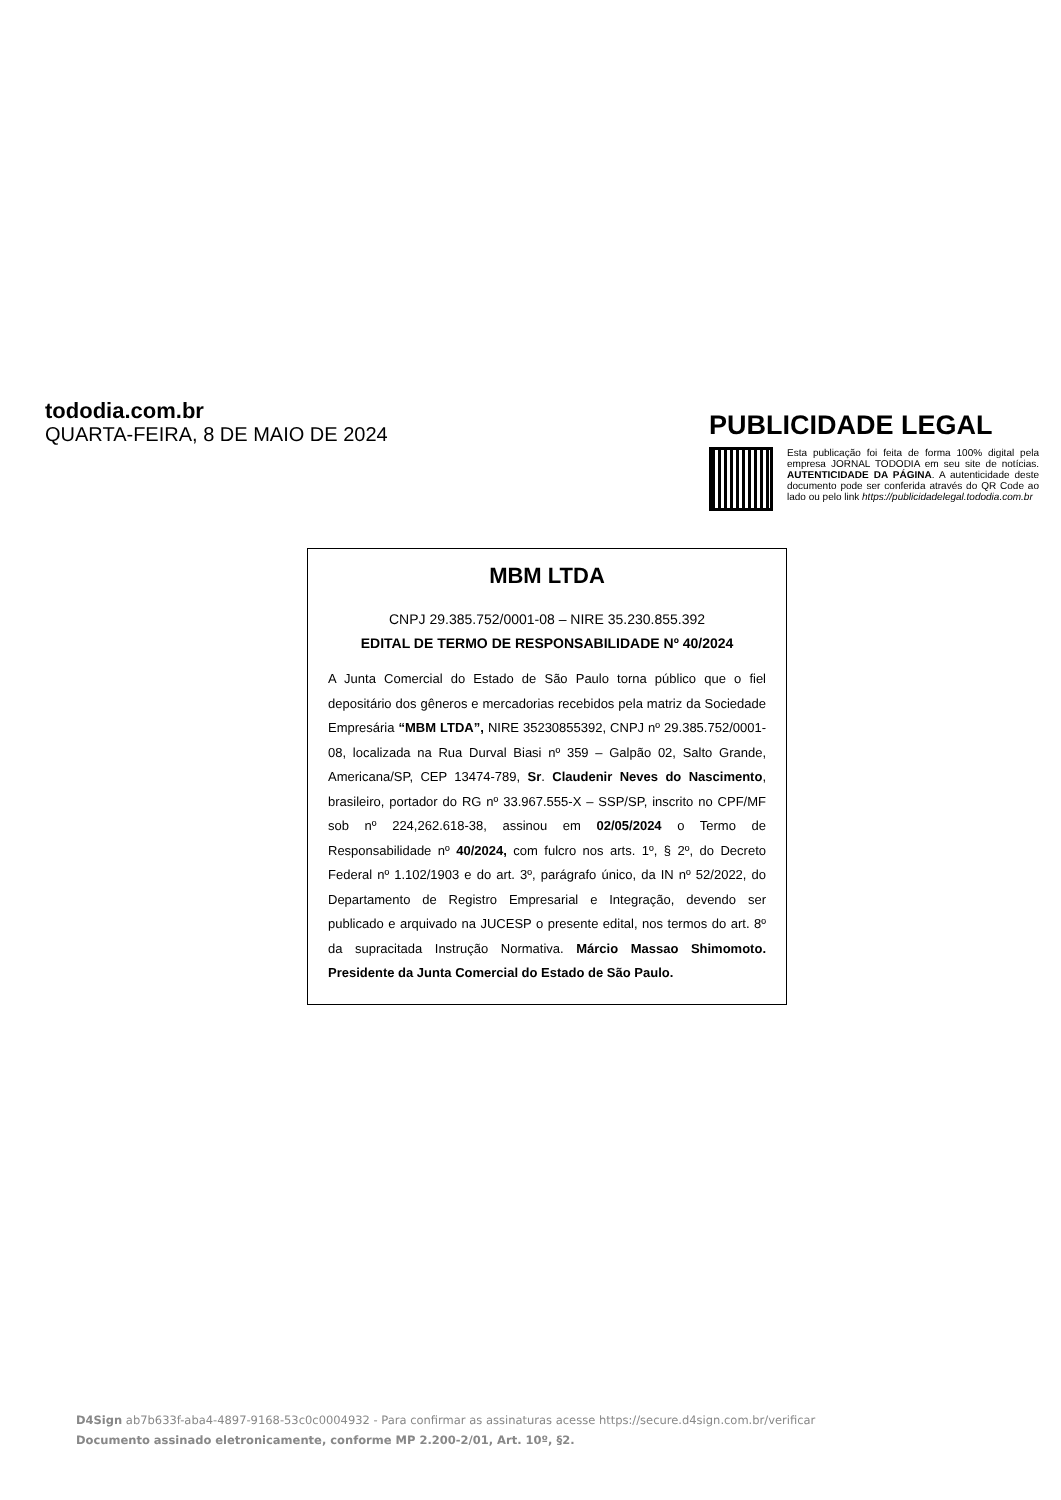tododia.com.br
QUARTA-FEIRA, 8 DE MAIO DE 2024
PUBLICIDADE LEGAL
Esta publicação foi feita de forma 100% digital pela empresa JORNAL TODODIA em seu site de notícias. AUTENTICIDADE DA PÁGINA. A autenticidade deste documento pode ser conferida através do QR Code ao lado ou pelo link https://publicidadelegal.tododia.com.br
MBM LTDA
CNPJ 29.385.752/0001-08 – NIRE 35.230.855.392
EDITAL DE TERMO DE RESPONSABILIDADE Nº 40/2024
A Junta Comercial do Estado de São Paulo torna público que o fiel depositário dos gêneros e mercadorias recebidos pela matriz da Sociedade Empresária “MBM LTDA”, NIRE 35230855392, CNPJ nº 29.385.752/0001-08, localizada na Rua Durval Biasi nº 359 – Galpão 02, Salto Grande, Americana/SP, CEP 13474-789, Sr. Claudenir Neves do Nascimento, brasileiro, portador do RG nº 33.967.555-X – SSP/SP, inscrito no CPF/MF sob nº 224,262.618-38, assinou em 02/05/2024 o Termo de Responsabilidade nº 40/2024, com fulcro nos arts. 1º, § 2º, do Decreto Federal nº 1.102/1903 e do art. 3º, parágrafo único, da IN nº 52/2022, do Departamento de Registro Empresarial e Integração, devendo ser publicado e arquivado na JUCESP o presente edital, nos termos do art. 8º da supracitada Instrução Normativa. Márcio Massao Shimomoto. Presidente da Junta Comercial do Estado de São Paulo.
D4Sign ab7b633f-aba4-4897-9168-53c0c0004932 - Para confirmar as assinaturas acesse https://secure.d4sign.com.br/verificar
Documento assinado eletronicamente, conforme MP 2.200-2/01, Art. 10º, §2.